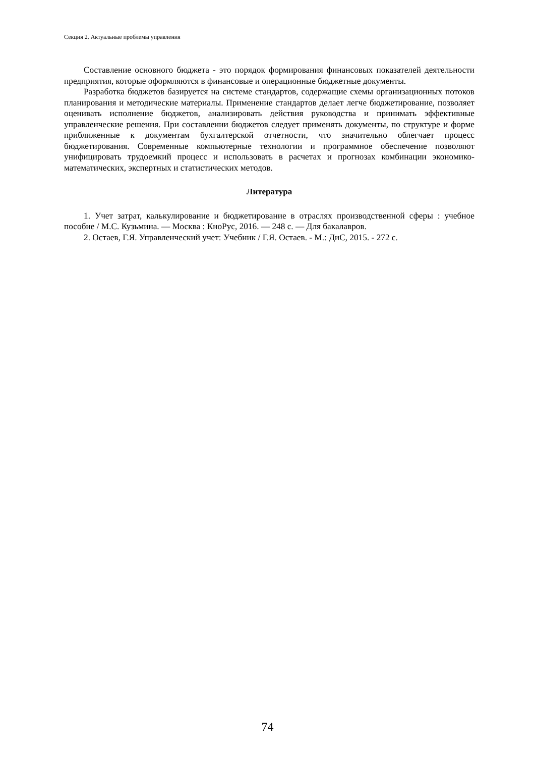Секция 2. Актуальные проблемы управления
Составление основного бюджета - это порядок формирования финансовых показателей деятельности предприятия, которые оформляются в финансовые и операционные бюджетные документы.
Разработка бюджетов базируется на системе стандартов, содержащие схемы организационных потоков планирования и методические материалы. Применение стандартов делает легче бюджетирование, позволяет оценивать исполнение бюджетов, анализировать действия руководства и принимать эффективные управленческие решения. При составлении бюджетов следует применять документы, по структуре и форме приближенные к документам бухгалтерской отчетности, что значительно облегчает процесс бюджетирования. Современные компьютерные технологии и программное обеспечение позволяют унифицировать трудоемкий процесс и использовать в расчетах и прогнозах комбинации экономико-математических, экспертных и статистических методов.
Литература
1. Учет затрат, калькулирование и бюджетирование в отраслях производственной сферы : учебное пособие / М.С. Кузьмина. — Москва : КноРус, 2016. — 248 с. — Для бакалавров.
2. Остаев, Г.Я. Управленческий учет: Учебник / Г.Я. Остаев. - М.: ДиС, 2015. - 272 с.
74